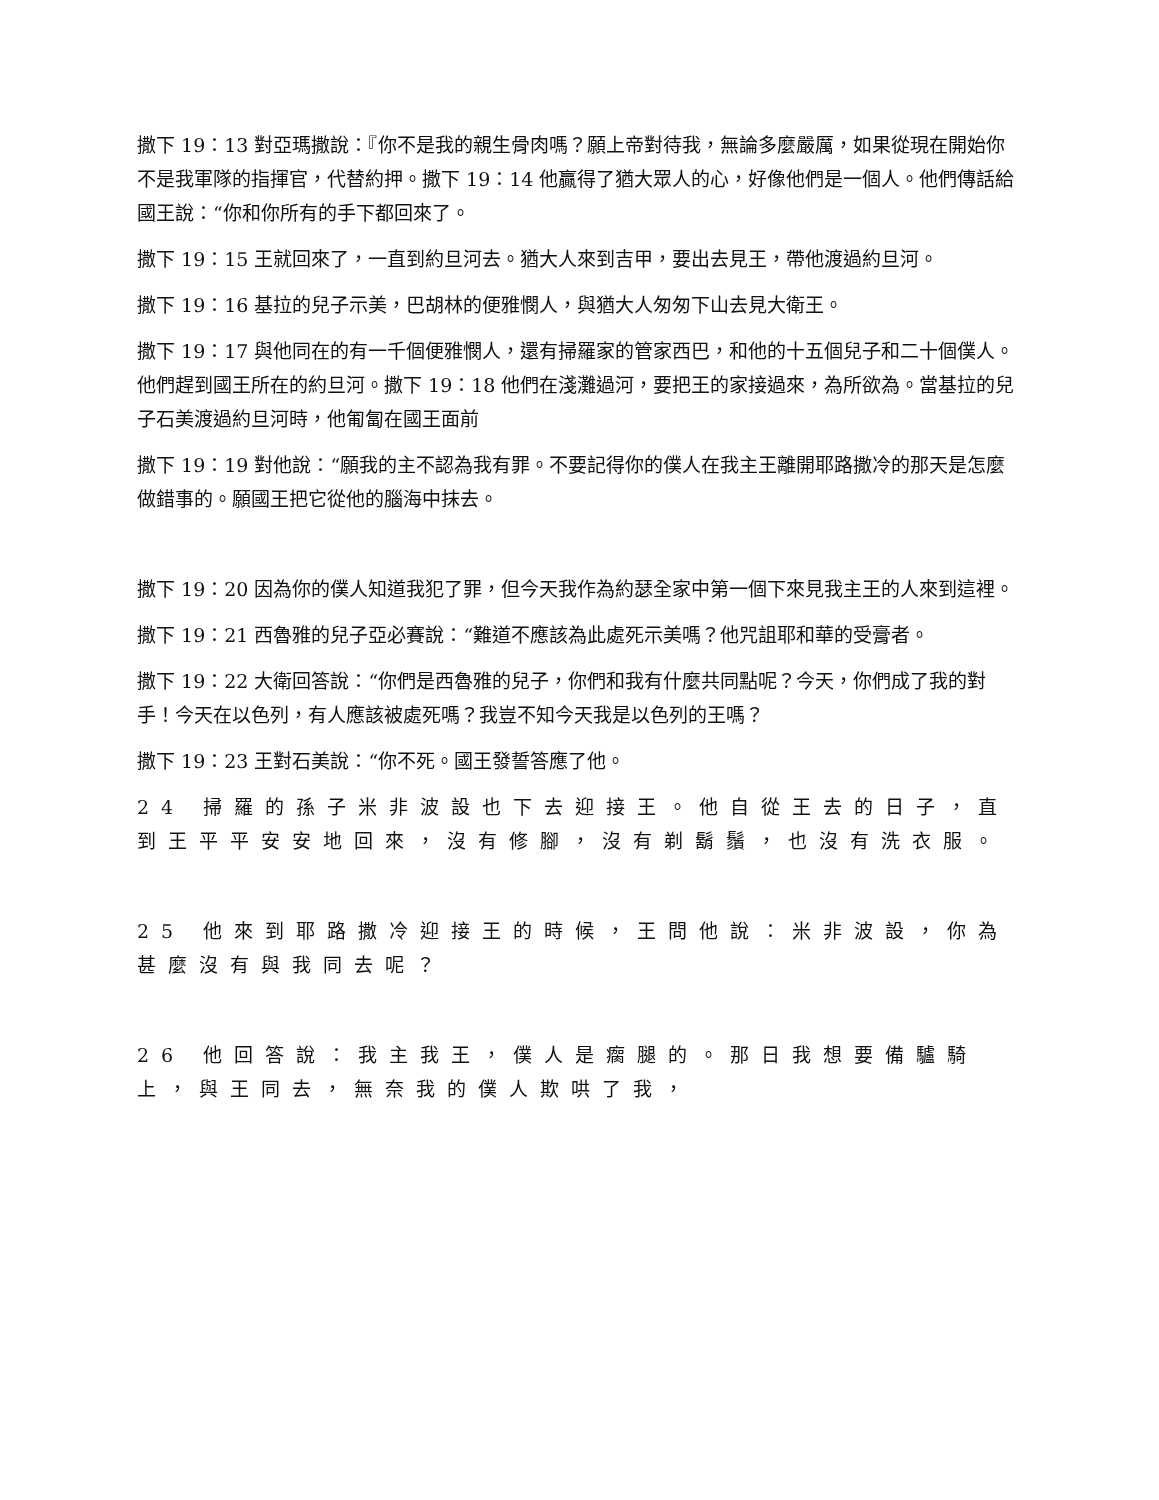撒下 19：13 對亞瑪撒說：『你不是我的親生骨肉嗎？願上帝對待我，無論多麼嚴厲，如果從現在開始你不是我軍隊的指揮官，代替約押。撒下 19：14 他贏得了猶大眾人的心，好像他們是一個人。他們傳話給國王說：“你和你所有的手下都回來了。
撒下 19：15 王就回來了，一直到約旦河去。猶大人來到吉甲，要出去見王，帶他渡過約旦河。
撒下 19：16 基拉的兒子示美，巴胡林的便雅憫人，與猶大人匆匆下山去見大衛王。
撒下 19：17 與他同在的有一千個便雅憫人，還有掃羅家的管家西巴，和他的十五個兒子和二十個僕人。他們趕到國王所在的約旦河。撒下 19：18 他們在淺灘過河，要把王的家接過來，為所欲為。當基拉的兒子石美渡過約旦河時，他匍匐在國王面前
撒下 19：19 對他說：“願我的主不認為我有罪。不要記得你的僕人在我主王離開耶路撒冷的那天是怎麼做錯事的。願國王把它從他的腦海中抹去。
撒下 19：20 因為你的僕人知道我犯了罪，但今天我作為約瑟全家中第一個下來見我主王的人來到這裡。
撒下 19：21 西魯雅的兒子亞必賽說：“難道不應該為此處死示美嗎？他咒詛耶和華的受膏者。
撒下 19：22 大衛回答說：“你們是西魯雅的兒子，你們和我有什麼共同點呢？今天，你們成了我的對手！今天在以色列，有人應該被處死嗎？我豈不知今天我是以色列的王嗎？
撒下 19：23 王對石美說：“你不死。國王發誓答應了他。
24 掃羅的孫子米非波設也下去迎接王。他自從王去的日子，直到王平平安安地回來，沒有修腳，沒有剃鬍鬚，也沒有洗衣服。
25 他來到耶路撒冷迎接王的時候，王問他說：米非波設，你為甚麼沒有與我同去呢？
26 他回答說：我主我王，僕人是瘸腿的。那日我想要備驢騎上，與王同去，無奈我的僕人欺哄了我，